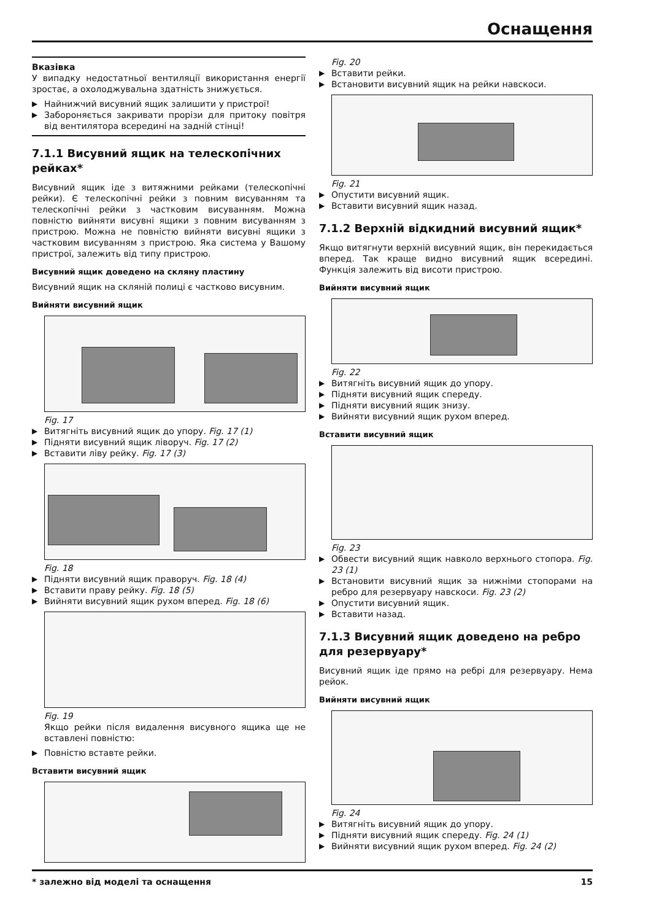Оснащення
Вказівка
У випадку недостатньої вентиляції використання енергії зростає, а охолоджувальна здатність знижується.
▶ Найнижчий висувний ящик залишити у пристрої!
▶ Забороняється закривати прорізи для притоку повітря від вентилятора всередині на задній стінці!
7.1.1 Висувний ящик на телескопічних рейках*
Висувний ящик іде з витяжними рейками (телескопічні рейки). Є телескопічні рейки з повним висуванням та телескопічні рейки з частковим висуванням. Можна повністю вийняти висувні ящики з повним висуванням з пристрою. Можна не повністю вийняти висувні ящики з частковим висуванням з пристрою. Яка система у Вашому пристрої, залежить від типу пристрою.
Висувний ящик доведено на скляну пластину
Висувний ящик на скляній полиці є частково висувним.
Вийняти висувний ящик
Fig. 17
▶ Витягніть висувний ящик до упору. Fig. 17 (1)
▶ Підняти висувний ящик ліворуч. Fig. 17 (2)
▶ Вставити ліву рейку. Fig. 17 (3)
Fig. 18
▶ Підняти висувний ящик праворуч. Fig. 18 (4)
▶ Вставити праву рейку. Fig. 18 (5)
▶ Вийняти висувний ящик рухом вперед. Fig. 18 (6)
Fig. 19
Якщо рейки після видалення висувного ящика ще не вставлені повністю:
▶ Повністю вставте рейки.
Вставити висувний ящик
Fig. 20
▶ Вставити рейки.
▶ Встановити висувний ящик на рейки навскоси.
Fig. 21
▶ Опустити висувний ящик.
▶ Вставити висувний ящик назад.
7.1.2 Верхній відкидний висувний ящик*
Якщо витягнути верхній висувний ящик, він перекидається вперед. Так краще видно висувний ящик всередині. Функція залежить від висоти пристрою.
Вийняти висувний ящик
Fig. 22
▶ Витягніть висувний ящик до упору.
▶ Підняти висувний ящик спереду.
▶ Підняти висувний ящик знизу.
▶ Вийняти висувний ящик рухом вперед.
Вставити висувний ящик
Fig. 23
▶ Обвести висувний ящик навколо верхнього стопора. Fig. 23 (1)
▶ Встановити висувний ящик за нижніми стопорами на ребро для резервуару навскоси. Fig. 23 (2)
▶ Опустити висувний ящик.
▶ Вставити назад.
7.1.3 Висувний ящик доведено на ребро для резервуару*
Висувний ящик іде прямо на ребрі для резервуару. Нема рейок.
Вийняти висувний ящик
Fig. 24
▶ Витягніть висувний ящик до упору.
▶ Підняти висувний ящик спереду. Fig. 24 (1)
▶ Вийняти висувний ящик рухом вперед. Fig. 24 (2)
* залежно від моделі та оснащення 15